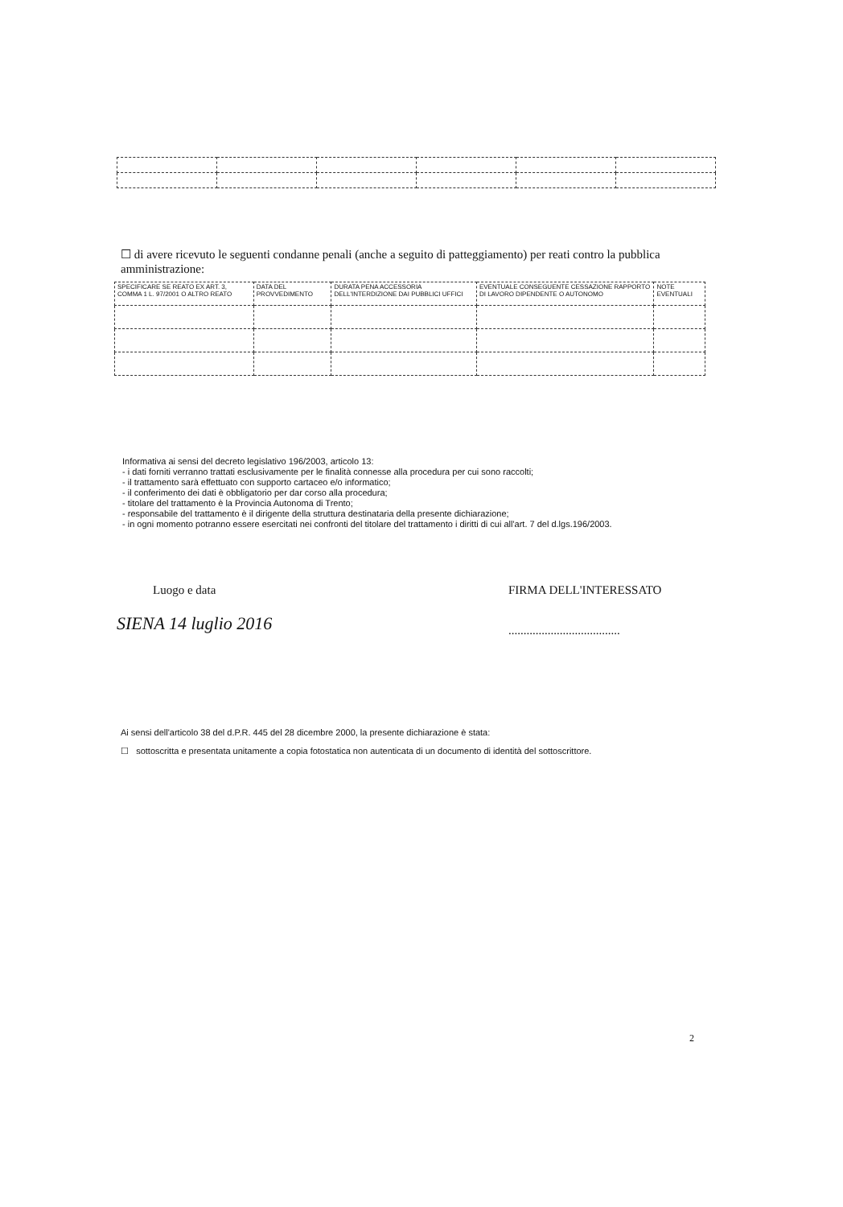☐ di avere ricevuto le seguenti condanne penali (anche a seguito di patteggiamento) per reati contro la pubblica amministrazione:
| SPECIFICARE SE REATO EX ART. 3, COMMA 1 L. 97/2001 O ALTRO REATO | DATA DEL PROVVEDIMENTO | DURATA PENA ACCESSORIA DELL'INTERDIZIONE DAI PUBBLICI UFFICI | EVENTUALE CONSEGUENTE CESSAZIONE RAPPORTO DI LAVORO DIPENDENTE O AUTONOMO | NOTE EVENTUALI |
| --- | --- | --- | --- | --- |
Informativa ai sensi del decreto legislativo 196/2003, articolo 13:
- i dati forniti verranno trattati esclusivamente per le finalità connesse alla procedura per cui sono raccolti;
- il trattamento sarà effettuato con supporto cartaceo e/o informatico;
- il conferimento dei dati è obbligatorio per dar corso alla procedura;
- titolare del trattamento è la Provincia Autonoma di Trento;
- responsabile del trattamento è il dirigente della struttura destinataria della presente dichiarazione;
- in ogni momento potranno essere esercitati nei confronti del titolare del trattamento i diritti di cui all'art. 7 del d.lgs.196/2003.
Luogo e data
SIENA 14 luglio 2016
FIRMA DELL'INTERESSATO
.....................................
Ai sensi dell'articolo 38 del d.P.R. 445 del 28 dicembre 2000, la presente dichiarazione è stata:
☐ sottoscritta e presentata unitamente a copia fotostatica non autenticata di un documento di identità del sottoscrittore.
2